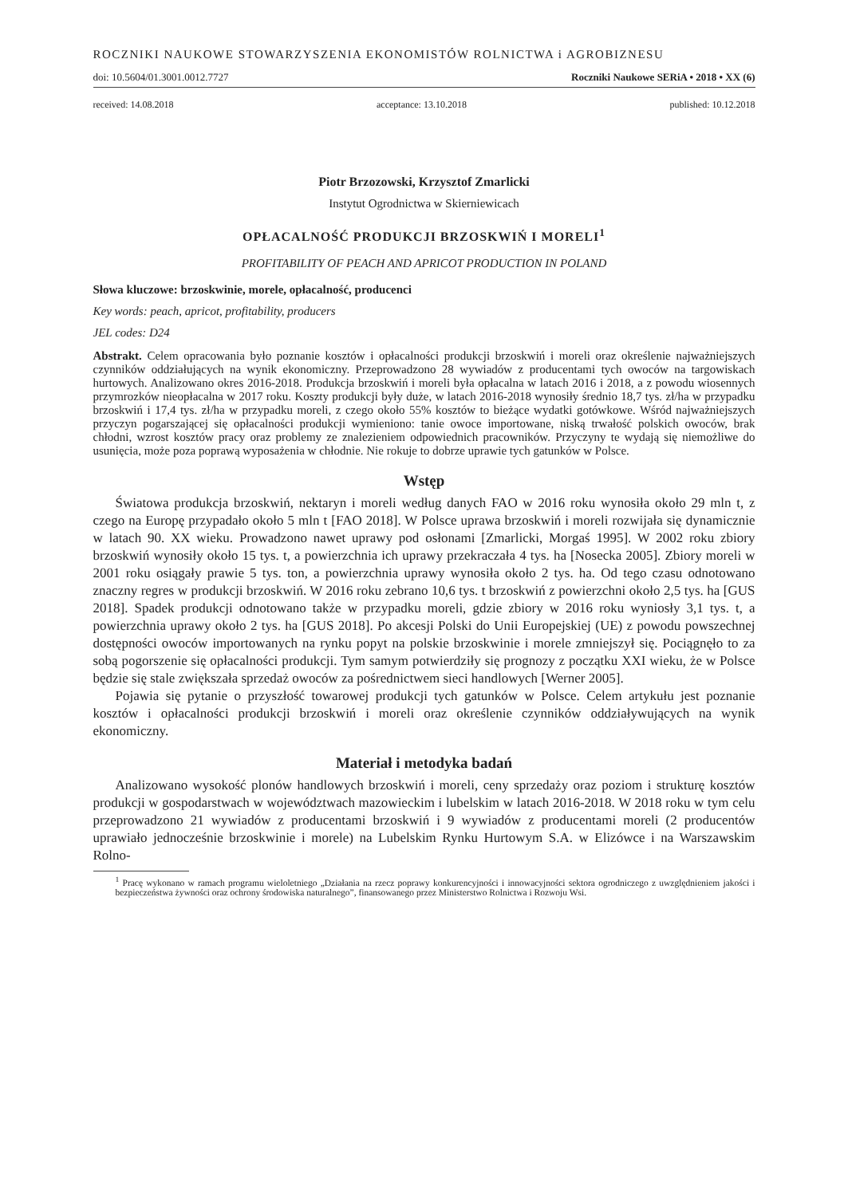ROCZNIKI NAUKOWE STOWARZYSZENIA EKONOMISTÓW ROLNICTWA i AGROBIZNESU
doi: 10.5604/01.3001.0012.7727 Roczniki Naukowe SERiA • 2018 • XX (6)
received: 14.08.2018 acceptance: 13.10.2018 published: 10.12.2018
Piotr Brzozowski, Krzysztof Zmarlicki
Instytut Ogrodnictwa w Skierniewicach
OPŁACALNOŚĆ PRODUKCJI BRZOSKWIŃ I MORELI<sup>1</sup>
PROFITABILITY OF PEACH AND APRICOT PRODUCTION IN POLAND
Słowa kluczowe: brzoskwinie, morele, opłacalność, producenci
Key words: peach, apricot, profitability, producers
JEL codes: D24
Abstrakt. Celem opracowania było poznanie kosztów i opłacalności produkcji brzoskwiń i moreli oraz określenie najważniejszych czynników oddziałujących na wynik ekonomiczny. Przeprowadzono 28 wywiadów z producentami tych owoców na targowiskach hurtowych. Analizowano okres 2016-2018. Produkcja brzoskwiń i moreli była opłacalna w latach 2016 i 2018, a z powodu wiosennych przymrozków nieopłacalna w 2017 roku. Koszty produkcji były duże, w latach 2016-2018 wynosiły średnio 18,7 tys. zł/ha w przypadku brzoskwiń i 17,4 tys. zł/ha w przypadku moreli, z czego około 55% kosztów to bieżące wydatki gotówkowe. Wśród najważniejszych przyczyn pogarszającej się opłacalności produkcji wymieniono: tanie owoce importowane, niską trwałość polskich owoców, brak chłodni, wzrost kosztów pracy oraz problemy ze znalezieniem odpowiednich pracowników. Przyczyny te wydają się niemożliwe do usunięcia, może poza poprawą wyposażenia w chłodnie. Nie rokuje to dobrze uprawie tych gatunków w Polsce.
Wstęp
Światowa produkcja brzoskwiń, nektaryn i moreli według danych FAO w 2016 roku wynosiła około 29 mln t, z czego na Europę przypadało około 5 mln t [FAO 2018]. W Polsce uprawa brzoskwiń i moreli rozwijała się dynamicznie w latach 90. XX wieku. Prowadzono nawet uprawy pod osłonami [Zmarlicki, Morgaś 1995]. W 2002 roku zbiory brzoskwiń wynosiły około 15 tys. t, a powierzchnia ich uprawy przekraczała 4 tys. ha [Nosecka 2005]. Zbiory moreli w 2001 roku osiągały prawie 5 tys. ton, a powierzchnia uprawy wynosiła około 2 tys. ha. Od tego czasu odnotowano znaczny regres w produkcji brzoskwiń. W 2016 roku zebrano 10,6 tys. t brzoskwiń z powierzchni około 2,5 tys. ha [GUS 2018]. Spadek produkcji odnotowano także w przypadku moreli, gdzie zbiory w 2016 roku wyniosły 3,1 tys. t, a powierzchnia uprawy około 2 tys. ha [GUS 2018]. Po akcesji Polski do Unii Europejskiej (UE) z powodu powszechnej dostępności owoców importowanych na rynku popyt na polskie brzoskwinie i morele zmniejszył się. Pociągnęło to za sobą pogorszenie się opłacalności produkcji. Tym samym potwierdziły się prognozy z początku XXI wieku, że w Polsce będzie się stale zwiększała sprzedaż owoców za pośrednictwem sieci handlowych [Werner 2005].
Pojawia się pytanie o przyszłość towarowej produkcji tych gatunków w Polsce. Celem artykułu jest poznanie kosztów i opłacalności produkcji brzoskwiń i moreli oraz określenie czynników oddziaływujących na wynik ekonomiczny.
Materiał i metodyka badań
Analizowano wysokość plonów handlowych brzoskwiń i moreli, ceny sprzedaży oraz poziom i strukturę kosztów produkcji w gospodarstwach w województwach mazowieckim i lubelskim w latach 2016-2018. W 2018 roku w tym celu przeprowadzono 21 wywiadów z producentami brzoskwiń i 9 wywiadów z producentami moreli (2 producentów uprawiało jednocześnie brzoskwinie i morele) na Lubelskim Rynku Hurtowym S.A. w Elizówce i na Warszawskim Rolno-
<sup>1</sup> Pracę wykonano w ramach programu wieloletniego „Działania na rzecz poprawy konkurencyjności i innowacyjności sektora ogrodniczego z uwzględnieniem jakości i bezpieczeństwa żywności oraz ochrony środowiska naturalnego”, finansowanego przez Ministerstwo Rolnictwa i Rozwoju Wsi.